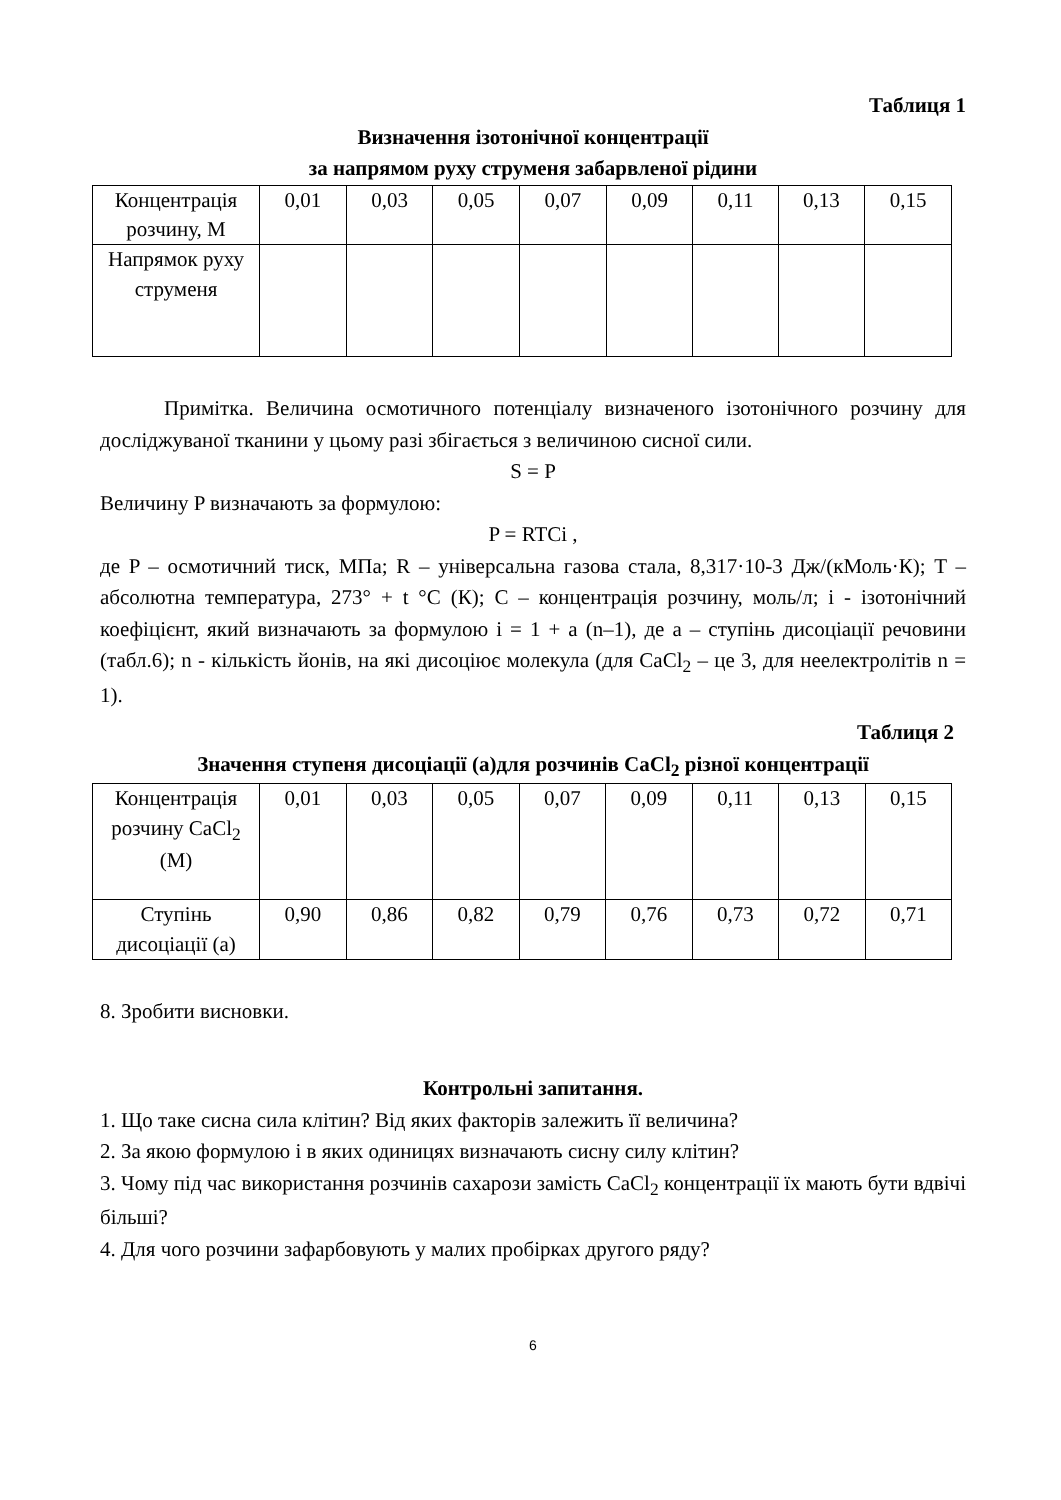Таблиця 1
Визначення ізотонічної концентрації
за напрямом руху струменя забарвленої рідини
| Концентрація розчину, М | 0,01 | 0,03 | 0,05 | 0,07 | 0,09 | 0,11 | 0,13 | 0,15 |
| Напрямок руху струменя | | | | | | | | |
Примітка. Величина осмотичного потенціалу визначеного ізотонічного розчину для досліджуваної тканини у цьому разі збігається з величиною сисної сили.
S = P
Величину P визначають за формулою:
P = RTCi ,
де P – осмотичний тиск, МПа; R – універсальна газова стала, 8,317·10-3 Дж/(кМоль·К); T – абсолютна температура, 273° + t °C (К); C – концентрація розчину, моль/л; і - ізотонічний коефіцієнт, який визначають за формулою і = 1 + а (n–1), де а – ступінь дисоціації речовини (табл.6); n - кількість йонів, на які дисоціює молекула (для CaCl<sub>2</sub> – це 3, для неелектролітів n = 1).
Таблиця 2
Значення ступеня дисоціації (а)для розчинів CaCl<sub>2</sub> різної концентрації
| Концентрація розчину CaCl<sub>2</sub> (М) | 0,01 | 0,03 | 0,05 | 0,07 | 0,09 | 0,11 | 0,13 | 0,15 |
| Ступінь дисоціації (а) | 0,90 | 0,86 | 0,82 | 0,79 | 0,76 | 0,73 | 0,72 | 0,71 |
8. Зробити висновки.
Контрольні запитання.
1. Що таке сисна сила клітин? Від яких факторів залежить її величина?
2. За якою формулою і в яких одиницях визначають сисну силу клітин?
3. Чому під час використання розчинів сахарози замість CaCl<sub>2</sub> концентрації їх мають бути вдвічі більші?
4. Для чого розчини зафарбовують у малих пробірках другого ряду?
6